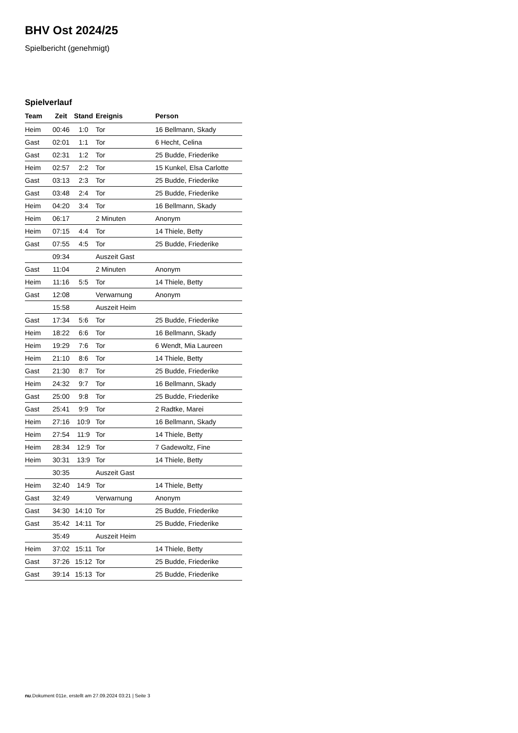BHV Ost 2024/25
Spielbericht (genehmigt)
Spielverlauf
| Team | Zeit | Stand | Ereignis | Person |
| --- | --- | --- | --- | --- |
| Heim | 00:46 | 1:0 | Tor | 16 Bellmann, Skady |
| Gast | 02:01 | 1:1 | Tor | 6 Hecht, Celina |
| Gast | 02:31 | 1:2 | Tor | 25 Budde, Friederike |
| Heim | 02:57 | 2:2 | Tor | 15 Kunkel, Elsa Carlotte |
| Gast | 03:13 | 2:3 | Tor | 25 Budde, Friederike |
| Gast | 03:48 | 2:4 | Tor | 25 Budde, Friederike |
| Heim | 04:20 | 3:4 | Tor | 16 Bellmann, Skady |
| Heim | 06:17 | | 2 Minuten | Anonym |
| Heim | 07:15 | 4:4 | Tor | 14 Thiele, Betty |
| Gast | 07:55 | 4:5 | Tor | 25 Budde, Friederike |
| | 09:34 | | Auszeit Gast | |
| Gast | 11:04 | | 2 Minuten | Anonym |
| Heim | 11:16 | 5:5 | Tor | 14 Thiele, Betty |
| Gast | 12:08 | | Verwarnung | Anonym |
| | 15:58 | | Auszeit Heim | |
| Gast | 17:34 | 5:6 | Tor | 25 Budde, Friederike |
| Heim | 18:22 | 6:6 | Tor | 16 Bellmann, Skady |
| Heim | 19:29 | 7:6 | Tor | 6 Wendt, Mia Laureen |
| Heim | 21:10 | 8:6 | Tor | 14 Thiele, Betty |
| Gast | 21:30 | 8:7 | Tor | 25 Budde, Friederike |
| Heim | 24:32 | 9:7 | Tor | 16 Bellmann, Skady |
| Gast | 25:00 | 9:8 | Tor | 25 Budde, Friederike |
| Gast | 25:41 | 9:9 | Tor | 2 Radtke, Marei |
| Heim | 27:16 | 10:9 | Tor | 16 Bellmann, Skady |
| Heim | 27:54 | 11:9 | Tor | 14 Thiele, Betty |
| Heim | 28:34 | 12:9 | Tor | 7 Gadewoltz, Fine |
| Heim | 30:31 | 13:9 | Tor | 14 Thiele, Betty |
| | 30:35 | | Auszeit Gast | |
| Heim | 32:40 | 14:9 | Tor | 14 Thiele, Betty |
| Gast | 32:49 | | Verwarnung | Anonym |
| Gast | 34:30 | 14:10 | Tor | 25 Budde, Friederike |
| Gast | 35:42 | 14:11 | Tor | 25 Budde, Friederike |
| | 35:49 | | Auszeit Heim | |
| Heim | 37:02 | 15:11 | Tor | 14 Thiele, Betty |
| Gast | 37:26 | 15:12 | Tor | 25 Budde, Friederike |
| Gast | 39:14 | 15:13 | Tor | 25 Budde, Friederike |
nu.Dokument 011e, erstellt am 27.09.2024 03:21 | Seite 3